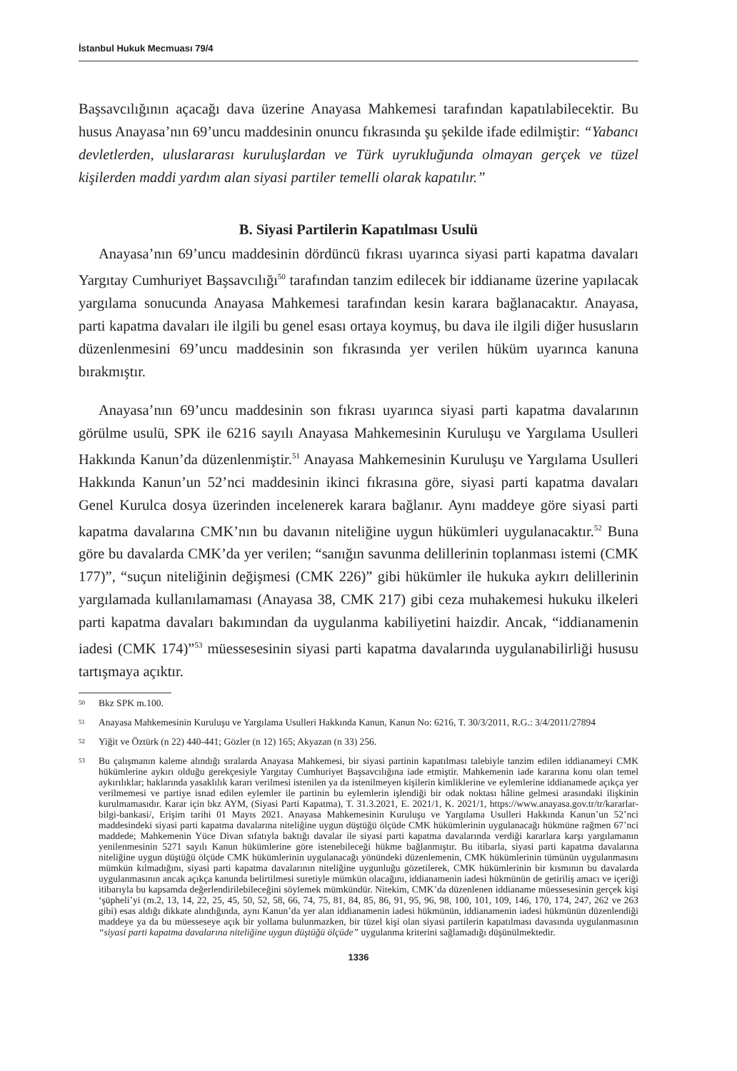İstanbul Hukuk Mecmuası 79/4
Başsavcılığının açacağı dava üzerine Anayasa Mahkemesi tarafından kapatılabilecektir. Bu husus Anayasa’nın 69’uncu maddesinin onuncu fıkrasında şu şekilde ifade edilmiştir: “Yabancı devletlerden, uluslararası kuruluşlardan ve Türk uyrukluğunda olmayan gerçek ve tüzel kişilerden maddi yardım alan siyasi partiler temelli olarak kapatılır.”
B. Siyasi Partilerin Kapatılması Usulü
Anayasa’nın 69’uncu maddesinin dördüncü fıkrası uyarınca siyasi parti kapatma davaları Yargıtay Cumhuriyet Başsavcılığı<sup>50</sup> tarafından tanzim edilecek bir iddianame üzerine yapılacak yargılama sonucunda Anayasa Mahkemesi tarafından kesin karara bağlanacaktır. Anayasa, parti kapatma davaları ile ilgili bu genel esası ortaya koymuş, bu dava ile ilgili diğer hususların düzenlenmesini 69’uncu maddesinin son fıkrasında yer verilen hüküm uyarınca kanuna bırakmıştır.
Anayasa’nın 69’uncu maddesinin son fıkrası uyarınca siyasi parti kapatma davalarının görülme usulü, SPK ile 6216 sayılı Anayasa Mahkemesinin Kuruluşu ve Yargılama Usulleri Hakkında Kanun’da düzenlenmiştir.<sup>51</sup> Anayasa Mahkemesinin Kuruluşu ve Yargılama Usulleri Hakkında Kanun’un 52’nci maddesinin ikinci fıkrasına göre, siyasi parti kapatma davaları Genel Kurulca dosya üzerinden incelenerek karara bağlanır. Aynı maddeye göre siyasi parti kapatma davalarına CMK’nın bu davanın niteliğine uygun hükümleri uygulanacaktır.<sup>52</sup> Buna göre bu davalarda CMK’da yer verilen; “sanığın savunma delillerinin toplanması istemi (CMK 177)”, “suçun niteliğinin değişmesi (CMK 226)” gibi hükümler ile hukuka aykırı delillerinin yargılamada kullanılamaması (Anayasa 38, CMK 217) gibi ceza muhakemesi hukuku ilkeleri parti kapatma davaları bakımından da uygulanma kabiliyetini haizdir. Ancak, “iddianamenin iadesi (CMK 174)”<sup>53</sup> müessesesinin siyasi parti kapatma davalarında uygulanabilirliği hususu tartışmaya açıktır.
<sup>50</sup> Bkz SPK m.100.
<sup>51</sup> Anayasa Mahkemesinin Kuruluşu ve Yargılama Usulleri Hakkında Kanun, Kanun No: 6216, T. 30/3/2011, R.G.: 3/4/2011/27894
<sup>52</sup> Yiğit ve Öztürk (n 22) 440-441; Gözler (n 12) 165; Akyazan (n 33) 256.
<sup>53</sup> Bu çalışmanın kaleme alındığı sıralarda Anayasa Mahkemesi, bir siyasi partinin kapatılması talebiyle tanzim edilen iddianameyi CMK hükümlerine aykırı olduğu gerekçesiyle Yargıtay Cumhuriyet Başsavcılığına iade etmiştir. Mahkemenin iade kararına konu olan temel aykırılıklar; haklarında yasaklılık kararı verilmesi istenilen ya da istenilmeyen kişilerin kimliklerine ve eylemlerine iddianamede açıkça yer verilmemesi ve partiye isnad edilen eylemler ile partinin bu eylemlerin işlendiği bir odak noktası hâline gelmesi arasındaki ilişkinin kurulmamasıdır. Karar için bkz AYM, (Siyasi Parti Kapatma), T. 31.3.2021, E. 2021/1, K. 2021/1, https://www.anayasa.gov.tr/tr/kararlar-bilgi-bankasi/, Erişim tarihi 01 Mayıs 2021. Anayasa Mahkemesinin Kuruluşu ve Yargılama Usulleri Hakkında Kanun’un 52’nci maddesindeki siyasi parti kapatma davalarına niteliğine uygun düştüğü ölçüde CMK hükümlerinin uygulanacağı hükmüne rağmen 67’nci maddede; Mahkemenin Yüce Divan sıfatıyla baktığı davalar ile siyasi parti kapatma davalarında verdiği kararlara karşı yargılamanın yenilenmesinin 5271 sayılı Kanun hükümlerine göre istenebileceği hükme bağlanmıştır. Bu itibarla, siyasi parti kapatma davalarına niteliğine uygun düştüğü ölçüde CMK hükümlerinin uygulanacağı yönündeki düzenlemenin, CMK hükümlerinin tümünün uygulanmasını mümkün kılmadığını, siyasi parti kapatma davalarının niteliğine uygunluğu gözetilerek, CMK hükümlerinin bir kısmının bu davalarda uygulanmasının ancak açıkça kanunda belirtilmesi suretiyle mümkün olacağını, iddianamenin iadesi hükmünün de getiriliş amacı ve içeriği itibarıyla bu kapsamda değerlendirilebileceğini söylemek mümkündür. Nitekim, CMK’da düzenlenen iddianame müessesesinin gerçek kişi ‘şüpheli’yi (m.2, 13, 14, 22, 25, 45, 50, 52, 58, 66, 74, 75, 81, 84, 85, 86, 91, 95, 96, 98, 100, 101, 109, 146, 170, 174, 247, 262 ve 263 gibi) esas aldığı dikkate alındığında, aynı Kanun’da yer alan iddianamenin iadesi hükmünün, iddianamenin iadesi hükmünün düzenlendiği maddeye ya da bu müesseseye açık bir yollama bulunmazken, bir tüzel kişi olan siyasi partilerin kapatılması davasında uygulanmasının “siyasi parti kapatma davalarına niteliğine uygun düştüğü ölçüde” uygulanma kriterini sağlamadığı düşünülmektedir.
1336